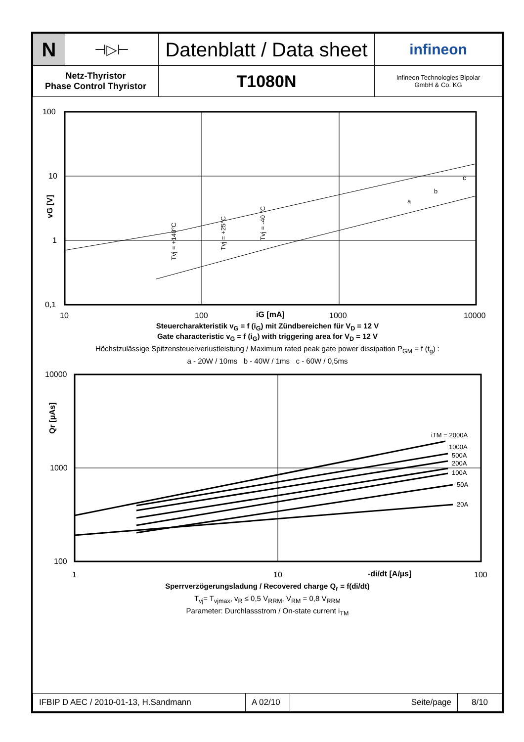| N | ⊣▷⊢ | Datenblatt / Data sheet | infineon |
| Netz-Thyristor Phase Control Thyristor | | T1080N | Infineon Technologies Bipolar GmbH & Co. KG |
100
10
1
0,1
10
100
iG [mA]
1000
10000
vG [V]
Tvj = +140°C
Tvj = +25°C
Tvj = -40 °C
a
b
c
Steuercharakteristik v<sub>G</sub> = f (i<sub>G</sub>) mit Zündbereichen für V<sub>D</sub> = 12 V
Gate characteristic v<sub>G</sub> = f (i<sub>G</sub>) with triggering area for V<sub>D</sub> = 12 V
Höchstzulässige Spitzensteuerverlustleistung / Maximum rated peak gate power dissipation P<sub>GM</sub> = f (t<sub>g</sub>) :
a - 20W / 10ms b - 40W / 1ms c - 60W / 0,5ms
10000
1000
100
1
10
-di/dt [A/µs]
100
Qr [µAs]
iTM = 2000A
1000A
500A
200A
100A
50A
20A
Sperrverzögerungsladung / Recovered charge Q<sub>r</sub> = f(di/dt)
T<sub>vj</sub>= T<sub>vjmax</sub>, v<sub>R</sub> ≤ 0,5 V<sub>RRM</sub>, V<sub>RM</sub> = 0,8 V<sub>RRM</sub>
Parameter: Durchlassstrom / On-state current i<sub>TM</sub>
| IFBIP D AEC / 2010-01-13, H.Sandmann | A 02/10 | Seite/page | 8/10 |